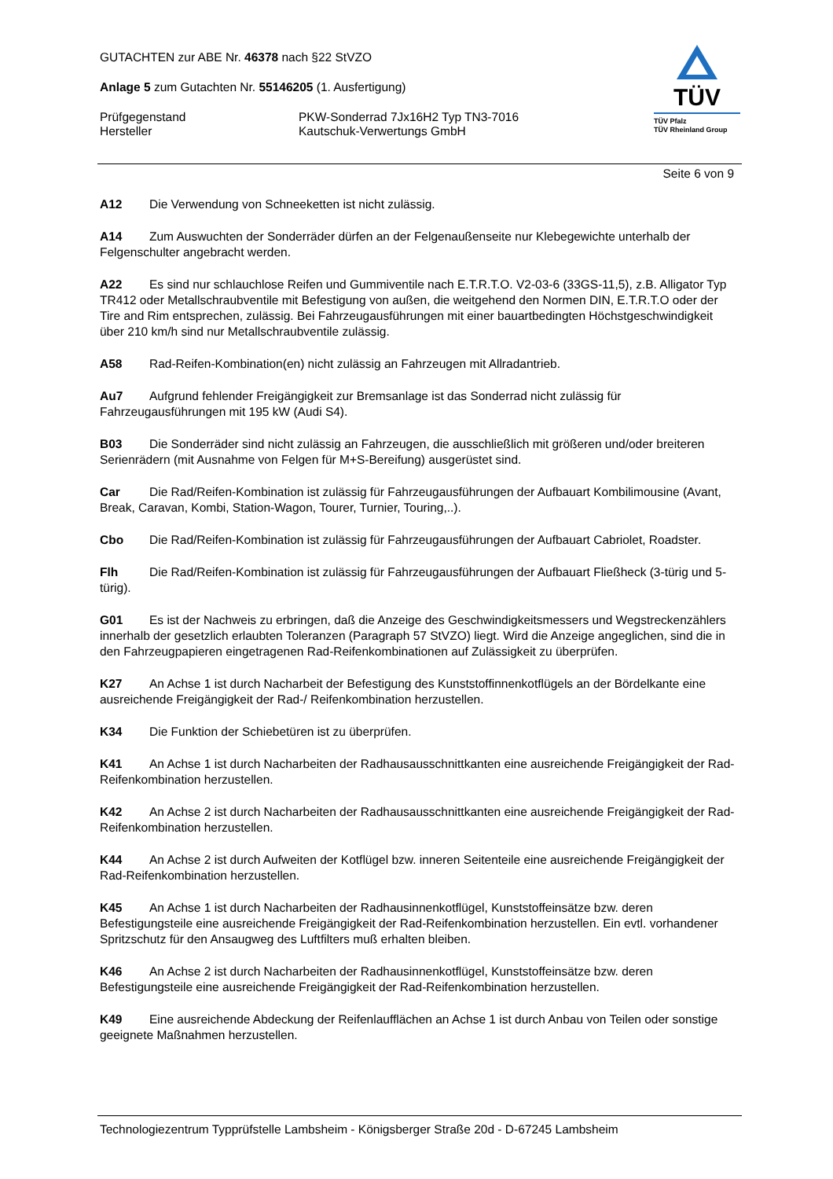GUTACHTEN zur ABE Nr. 46378 nach §22 StVZO
Anlage 5 zum Gutachten Nr. 55146205 (1. Ausfertigung)
Prüfgegenstand
Hersteller
PKW-Sonderrad 7Jx16H2 Typ TN3-7016
Kautschuk-Verwertungs GmbH
TÜV
TÜV Pfalz
TÜV Rheinland Group
Seite 6 von 9
A12 Die Verwendung von Schneeketten ist nicht zulässig.
A14 Zum Auswuchten der Sonderräder dürfen an der Felgenaußenseite nur Klebegewichte unterhalb der Felgenschulter angebracht werden.
A22 Es sind nur schlauchlose Reifen und Gummiventile nach E.T.R.T.O. V2-03-6 (33GS-11,5), z.B. Alligator Typ TR412 oder Metallschraubventile mit Befestigung von außen, die weitgehend den Normen DIN, E.T.R.T.O oder der Tire and Rim entsprechen, zulässig. Bei Fahrzeugausführungen mit einer bauartbedingten Höchstgeschwindigkeit über 210 km/h sind nur Metallschraubventile zulässig.
A58 Rad-Reifen-Kombination(en) nicht zulässig an Fahrzeugen mit Allradantrieb.
Au7 Aufgrund fehlender Freigängigkeit zur Bremsanlage ist das Sonderrad nicht zulässig für Fahrzeugausführungen mit 195 kW (Audi S4).
B03 Die Sonderräder sind nicht zulässig an Fahrzeugen, die ausschließlich mit größeren und/oder breiteren Serienrädern (mit Ausnahme von Felgen für M+S-Bereifung) ausgerüstet sind.
Car Die Rad/Reifen-Kombination ist zulässig für Fahrzeugausführungen der Aufbauart Kombilimousine (Avant, Break, Caravan, Kombi, Station-Wagon, Tourer, Turnier, Touring,..).
Cbo Die Rad/Reifen-Kombination ist zulässig für Fahrzeugausführungen der Aufbauart Cabriolet, Roadster.
Flh Die Rad/Reifen-Kombination ist zulässig für Fahrzeugausführungen der Aufbauart Fließheck (3-türig und 5-türig).
G01 Es ist der Nachweis zu erbringen, daß die Anzeige des Geschwindigkeitsmessers und Wegstreckenzählers innerhalb der gesetzlich erlaubten Toleranzen (Paragraph 57 StVZO) liegt. Wird die Anzeige angeglichen, sind die in den Fahrzeugpapieren eingetragenen Rad-Reifenkombinationen auf Zulässigkeit zu überprüfen.
K27 An Achse 1 ist durch Nacharbeit der Befestigung des Kunststoffinnenkotflügels an der Bördelkante eine ausreichende Freigängigkeit der Rad-/ Reifenkombination herzustellen.
K34 Die Funktion der Schiebetüren ist zu überprüfen.
K41 An Achse 1 ist durch Nacharbeiten der Radhausausschnittkanten eine ausreichende Freigängigkeit der Rad-Reifenkombination herzustellen.
K42 An Achse 2 ist durch Nacharbeiten der Radhausausschnittkanten eine ausreichende Freigängigkeit der Rad-Reifenkombination herzustellen.
K44 An Achse 2 ist durch Aufweiten der Kotflügel bzw. inneren Seitenteile eine ausreichende Freigängigkeit der Rad-Reifenkombination herzustellen.
K45 An Achse 1 ist durch Nacharbeiten der Radhausinnenkotflügel, Kunststoffeinsätze bzw. deren Befestigungsteile eine ausreichende Freigängigkeit der Rad-Reifenkombination herzustellen. Ein evtl. vorhandener Spritzschutz für den Ansaugweg des Luftfilters muß erhalten bleiben.
K46 An Achse 2 ist durch Nacharbeiten der Radhausinnenkotflügel, Kunststoffeinsätze bzw. deren Befestigungsteile eine ausreichende Freigängigkeit der Rad-Reifenkombination herzustellen.
K49 Eine ausreichende Abdeckung der Reifenlaufflächen an Achse 1 ist durch Anbau von Teilen oder sonstige geeignete Maßnahmen herzustellen.
Technologiezentrum Typprüfstelle Lambsheim - Königsberger Straße 20d - D-67245 Lambsheim